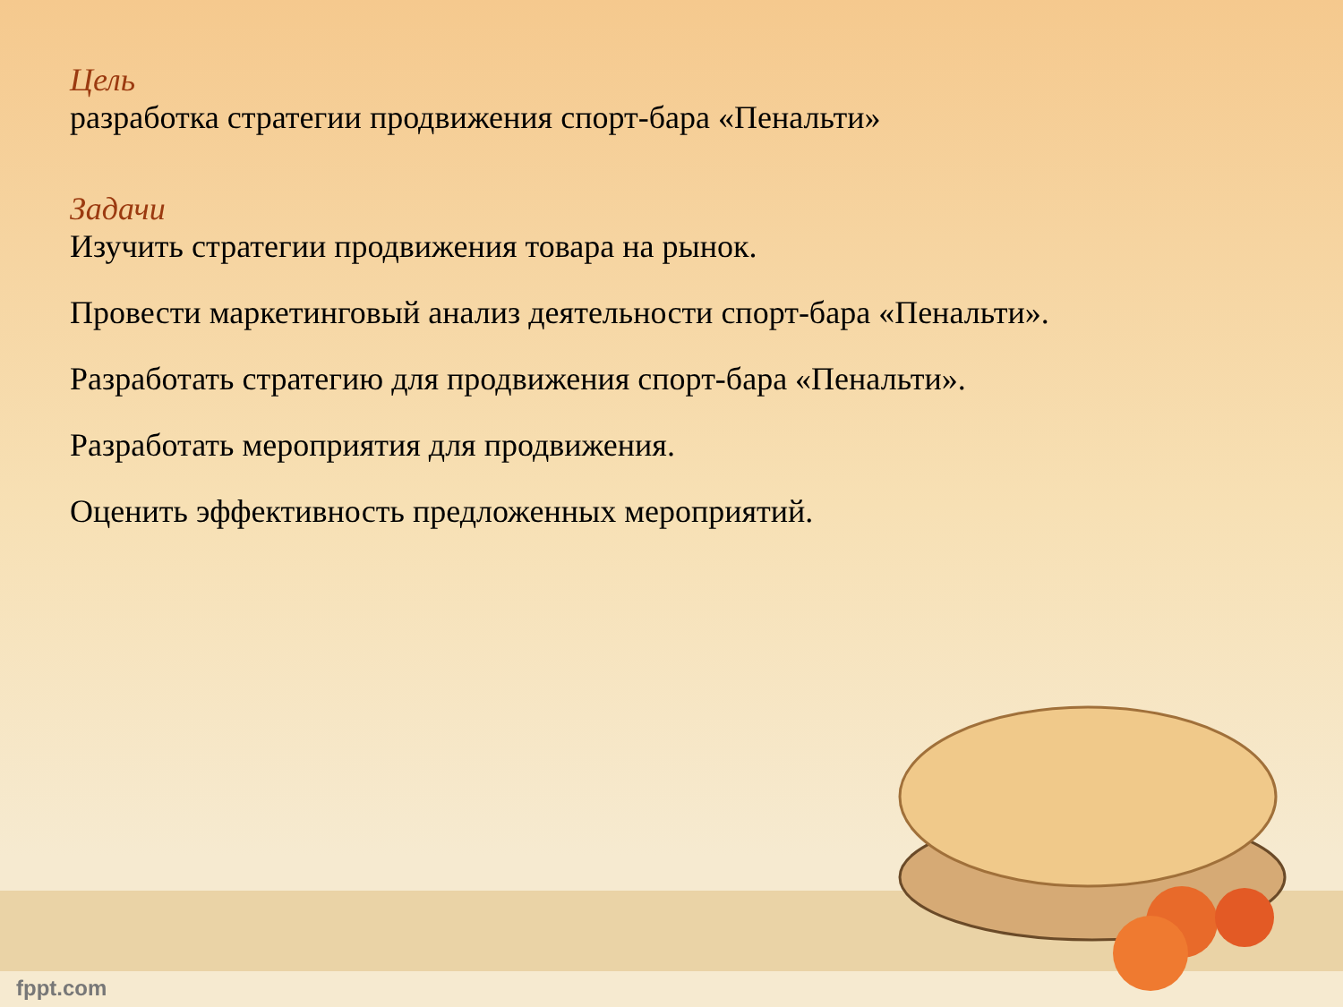Цель
разработка стратегии продвижения спорт-бара «Пенальти»
Задачи
Изучить стратегии продвижения товара на рынок.
Провести маркетинговый анализ деятельности спорт-бара «Пенальти».
Разработать стратегию для продвижения спорт-бара «Пенальти».
Разработать мероприятия для продвижения.
Оценить эффективность предложенных мероприятий.
fppt.com